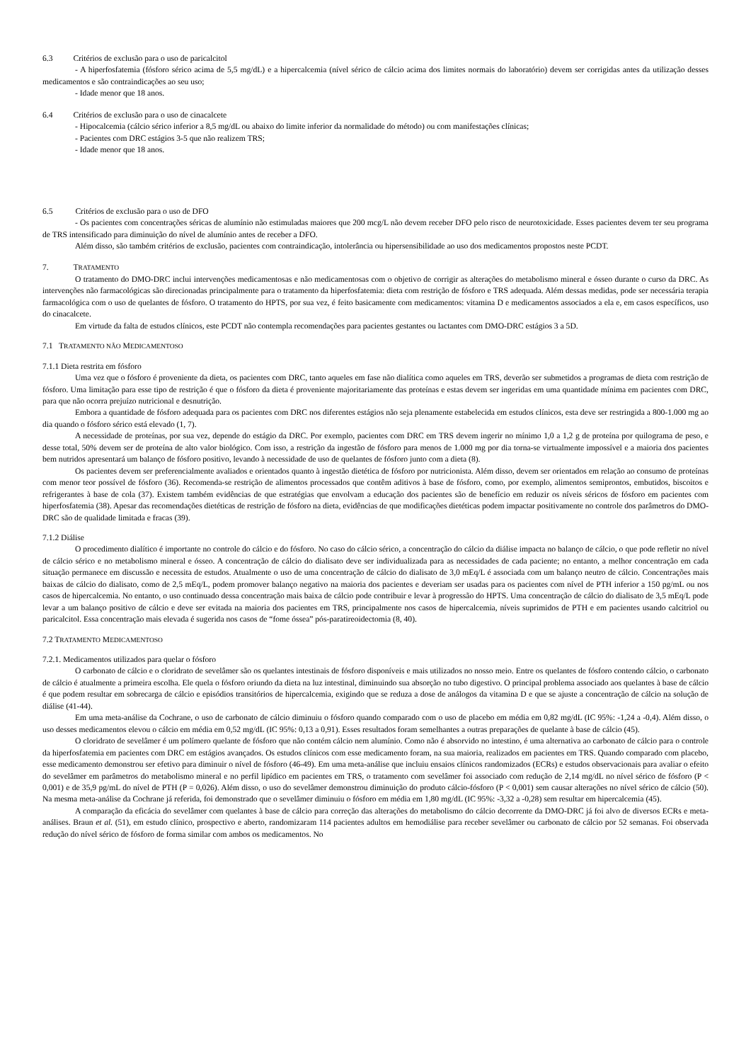6.3 Critérios de exclusão para o uso de paricalcitol
- A hiperfosfatemia (fósforo sérico acima de 5,5 mg/dL) e a hipercalcemia (nível sérico de cálcio acima dos limites normais do laboratório) devem ser corrigidas antes da utilização desses medicamentos e são contraindicações ao seu uso;
- Idade menor que 18 anos.
6.4 Critérios de exclusão para o uso de cinacalcete
- Hipocalcemia (cálcio sérico inferior a 8,5 mg/dL ou abaixo do limite inferior da normalidade do método) ou com manifestações clínicas;
- Pacientes com DRC estágios 3-5 que não realizem TRS;
- Idade menor que 18 anos.
6.5 Critérios de exclusão para o uso de DFO
- Os pacientes com concentrações séricas de alumínio não estimuladas maiores que 200 mcg/L não devem receber DFO pelo risco de neurotoxicidade. Esses pacientes devem ter seu programa de TRS intensificado para diminuição do nível de alumínio antes de receber a DFO.
Além disso, são também critérios de exclusão, pacientes com contraindicação, intolerância ou hipersensibilidade ao uso dos medicamentos propostos neste PCDT.
7. TRATAMENTO
O tratamento do DMO-DRC inclui intervenções medicamentosas e não medicamentosas com o objetivo de corrigir as alterações do metabolismo mineral e ósseo durante o curso da DRC. As intervenções não farmacológicas são direcionadas principalmente para o tratamento da hiperfosfatemia: dieta com restrição de fósforo e TRS adequada. Além dessas medidas, pode ser necessária terapia farmacológica com o uso de quelantes de fósforo. O tratamento do HPTS, por sua vez, é feito basicamente com medicamentos: vitamina D e medicamentos associados a ela e, em casos específicos, uso do cinacalcete.
Em virtude da falta de estudos clínicos, este PCDT não contempla recomendações para pacientes gestantes ou lactantes com DMO-DRC estágios 3 a 5D.
7.1 TRATAMENTO NÃO MEDICAMENTOSO
7.1.1 Dieta restrita em fósforo
Uma vez que o fósforo é proveniente da dieta, os pacientes com DRC, tanto aqueles em fase não dialítica como aqueles em TRS, deverão ser submetidos a programas de dieta com restrição de fósforo. Uma limitação para esse tipo de restrição é que o fósforo da dieta é proveniente majoritariamente das proteínas e estas devem ser ingeridas em uma quantidade mínima em pacientes com DRC, para que não ocorra prejuízo nutricional e desnutrição.
Embora a quantidade de fósforo adequada para os pacientes com DRC nos diferentes estágios não seja plenamente estabelecida em estudos clínicos, esta deve ser restringida a 800-1.000 mg ao dia quando o fósforo sérico está elevado (1, 7).
A necessidade de proteínas, por sua vez, depende do estágio da DRC. Por exemplo, pacientes com DRC em TRS devem ingerir no mínimo 1,0 a 1,2 g de proteína por quilograma de peso, e desse total, 50% devem ser de proteína de alto valor biológico. Com isso, a restrição da ingestão de fósforo para menos de 1.000 mg por dia torna-se virtualmente impossível e a maioria dos pacientes bem nutridos apresentará um balanço de fósforo positivo, levando à necessidade de uso de quelantes de fósforo junto com a dieta (8).
Os pacientes devem ser preferencialmente avaliados e orientados quanto à ingestão dietética de fósforo por nutricionista. Além disso, devem ser orientados em relação ao consumo de proteínas com menor teor possível de fósforo (36). Recomenda-se restrição de alimentos processados que contêm aditivos à base de fósforo, como, por exemplo, alimentos semiprontos, embutidos, biscoitos e refrigerantes à base de cola (37). Existem também evidências de que estratégias que envolvam a educação dos pacientes são de benefício em reduzir os níveis séricos de fósforo em pacientes com hiperfosfatemia (38). Apesar das recomendações dietéticas de restrição de fósforo na dieta, evidências de que modificações dietéticas podem impactar positivamente no controle dos parâmetros do DMO-DRC são de qualidade limitada e fracas (39).
7.1.2 Diálise
O procedimento dialítico é importante no controle do cálcio e do fósforo. No caso do cálcio sérico, a concentração do cálcio da diálise impacta no balanço de cálcio, o que pode refletir no nível de cálcio sérico e no metabolismo mineral e ósseo. A concentração de cálcio do dialisato deve ser individualizada para as necessidades de cada paciente; no entanto, a melhor concentração em cada situação permanece em discussão e necessita de estudos. Atualmente o uso de uma concentração de cálcio do dialisato de 3,0 mEq/L é associada com um balanço neutro de cálcio. Concentrações mais baixas de cálcio do dialisato, como de 2,5 mEq/L, podem promover balanço negativo na maioria dos pacientes e deveriam ser usadas para os pacientes com nível de PTH inferior a 150 pg/mL ou nos casos de hipercalcemia. No entanto, o uso continuado dessa concentração mais baixa de cálcio pode contribuir e levar à progressão do HPTS. Uma concentração de cálcio do dialisato de 3,5 mEq/L pode levar a um balanço positivo de cálcio e deve ser evitada na maioria dos pacientes em TRS, principalmente nos casos de hipercalcemia, níveis suprimidos de PTH e em pacientes usando calcitriol ou paricalcitol. Essa concentração mais elevada é sugerida nos casos de “fome óssea” pós-paratireoidectomia (8, 40).
7.2 TRATAMENTO MEDICAMENTOSO
7.2.1. Medicamentos utilizados para quelar o fósforo
O carbonato de cálcio e o cloridrato de sevelâmer são os quelantes intestinais de fósforo disponíveis e mais utilizados no nosso meio. Entre os quelantes de fósforo contendo cálcio, o carbonato de cálcio é atualmente a primeira escolha. Ele quela o fósforo oriundo da dieta na luz intestinal, diminuindo sua absorção no tubo digestivo. O principal problema associado aos quelantes à base de cálcio é que podem resultar em sobrecarga de cálcio e episódios transitórios de hipercalcemia, exigindo que se reduza a dose de análogos da vitamina D e que se ajuste a concentração de cálcio na solução de diálise (41-44).
Em uma meta-análise da Cochrane, o uso de carbonato de cálcio diminuiu o fósforo quando comparado com o uso de placebo em média em 0,82 mg/dL (IC 95%: -1,24 a -0,4). Além disso, o uso desses medicamentos elevou o cálcio em média em 0,52 mg/dL (IC 95%: 0,13 a 0,91). Esses resultados foram semelhantes a outras preparações de quelante à base de cálcio (45).
O cloridrato de sevelâmer é um polímero quelante de fósforo que não contém cálcio nem alumínio. Como não é absorvido no intestino, é uma alternativa ao carbonato de cálcio para o controle da hiperfosfatemia em pacientes com DRC em estágios avançados. Os estudos clínicos com esse medicamento foram, na sua maioria, realizados em pacientes em TRS. Quando comparado com placebo, esse medicamento demonstrou ser efetivo para diminuir o nível de fósforo (46-49). Em uma meta-análise que incluiu ensaios clínicos randomizados (ECRs) e estudos observacionais para avaliar o efeito do sevelâmer em parâmetros do metabolismo mineral e no perfil lipídico em pacientes em TRS, o tratamento com sevelâmer foi associado com redução de 2,14 mg/dL no nível sérico de fósforo (P < 0,001) e de 35,9 pg/mL do nível de PTH (P = 0,026). Além disso, o uso do sevelâmer demonstrou diminuição do produto cálcio-fósforo (P < 0,001) sem causar alterações no nível sérico de cálcio (50). Na mesma meta-análise da Cochrane já referida, foi demonstrado que o sevelâmer diminuiu o fósforo em média em 1,80 mg/dL (IC 95%: -3,32 a -0,28) sem resultar em hipercalcemia (45).
A comparação da eficácia do sevelâmer com quelantes à base de cálcio para correção das alterações do metabolismo do cálcio decorrente da DMO-DRC já foi alvo de diversos ECRs e meta-análises. Braun et al. (51), em estudo clínico, prospectivo e aberto, randomizaram 114 pacientes adultos em hemodiálise para receber sevelâmer ou carbonato de cálcio por 52 semanas. Foi observada redução do nível sérico de fósforo de forma similar com ambos os medicamentos. No